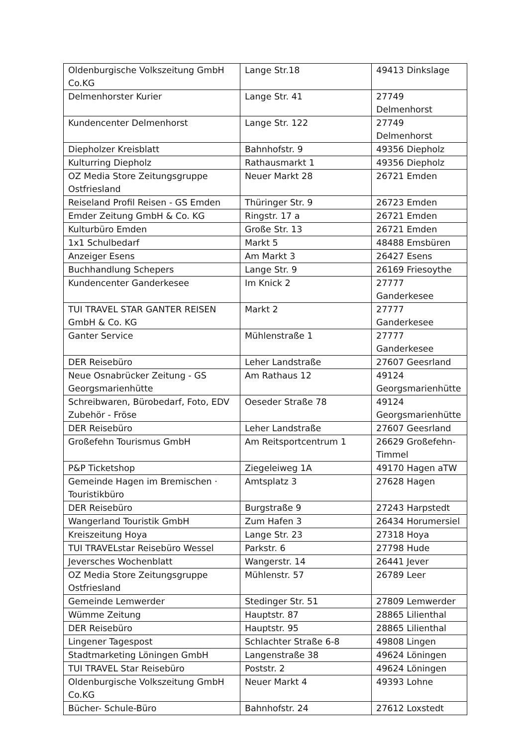| Oldenburgische Volkszeitung GmbH Co.KG | Lange Str.18 | 49413 Dinkslage |
| Delmenhorster Kurier | Lange Str. 41 | 27749 Delmenhorst |
| Kundencenter Delmenhorst | Lange Str. 122 | 27749 Delmenhorst |
| Diepholzer Kreisblatt | Bahnhofstr. 9 | 49356 Diepholz |
| Kulturring Diepholz | Rathausmarkt 1 | 49356 Diepholz |
| OZ Media Store Zeitungsgruppe Ostfriesland | Neuer Markt 28 | 26721 Emden |
| Reiseland Profil Reisen - GS Emden | Thüringer Str. 9 | 26723 Emden |
| Emder Zeitung GmbH & Co. KG | Ringstr. 17 a | 26721 Emden |
| Kulturbüro Emden | Große Str. 13 | 26721 Emden |
| 1x1 Schulbedarf | Markt 5 | 48488 Emsbüren |
| Anzeiger Esens | Am Markt 3 | 26427 Esens |
| Buchhandlung Schepers | Lange Str. 9 | 26169 Friesoythe |
| Kundencenter Ganderkesee | Im Knick 2 | 27777 Ganderkesee |
| TUI TRAVEL STAR GANTER REISEN GmbH & Co. KG | Markt 2 | 27777 Ganderkesee |
| Ganter Service | Mühlenstraße 1 | 27777 Ganderkesee |
| DER Reisebüro | Leher Landstraße | 27607 Geesrland |
| Neue Osnabrücker Zeitung - GS Georgsmarienhütte | Am Rathaus 12 | 49124 Georgsmarienhütte |
| Schreibwaren, Bürobedarf, Foto, EDV Zubehör - Fröse | Oeseder Straße 78 | 49124 Georgsmarienhütte |
| DER Reisebüro | Leher Landstraße | 27607 Geesrland |
| Großefehn Tourismus GmbH | Am Reitsportcentrum 1 | 26629 Großefehn-Timmel |
| P&P Ticketshop | Ziegeleiweg 1A | 49170 Hagen aTW |
| Gemeinde Hagen im Bremischen · Touristikbüro | Amtsplatz 3 | 27628 Hagen |
| DER Reisebüro | Burgstraße 9 | 27243 Harpstedt |
| Wangerland Touristik GmbH | Zum Hafen 3 | 26434 Horumersiel |
| Kreiszeitung Hoya | Lange Str. 23 | 27318 Hoya |
| TUI TRAVELstar Reisebüro Wessel | Parkstr. 6 | 27798 Hude |
| Jeversches Wochenblatt | Wangerstr. 14 | 26441 Jever |
| OZ Media Store Zeitungsgruppe Ostfriesland | Mühlenstr. 57 | 26789 Leer |
| Gemeinde Lemwerder | Stedinger Str. 51 | 27809 Lemwerder |
| Wümme Zeitung | Hauptstr. 87 | 28865 Lilienthal |
| DER Reisebüro | Hauptstr. 95 | 28865 Lilienthal |
| Lingener Tagespost | Schlachter Straße 6-8 | 49808 Lingen |
| Stadtmarketing Löningen GmbH | Langenstraße 38 | 49624 Löningen |
| TUI TRAVEL Star Reisebüro | Poststr. 2 | 49624 Löningen |
| Oldenburgische Volkszeitung GmbH Co.KG | Neuer Markt 4 | 49393 Lohne |
| Bücher- Schule-Büro | Bahnhofstr. 24 | 27612 Loxstedt |